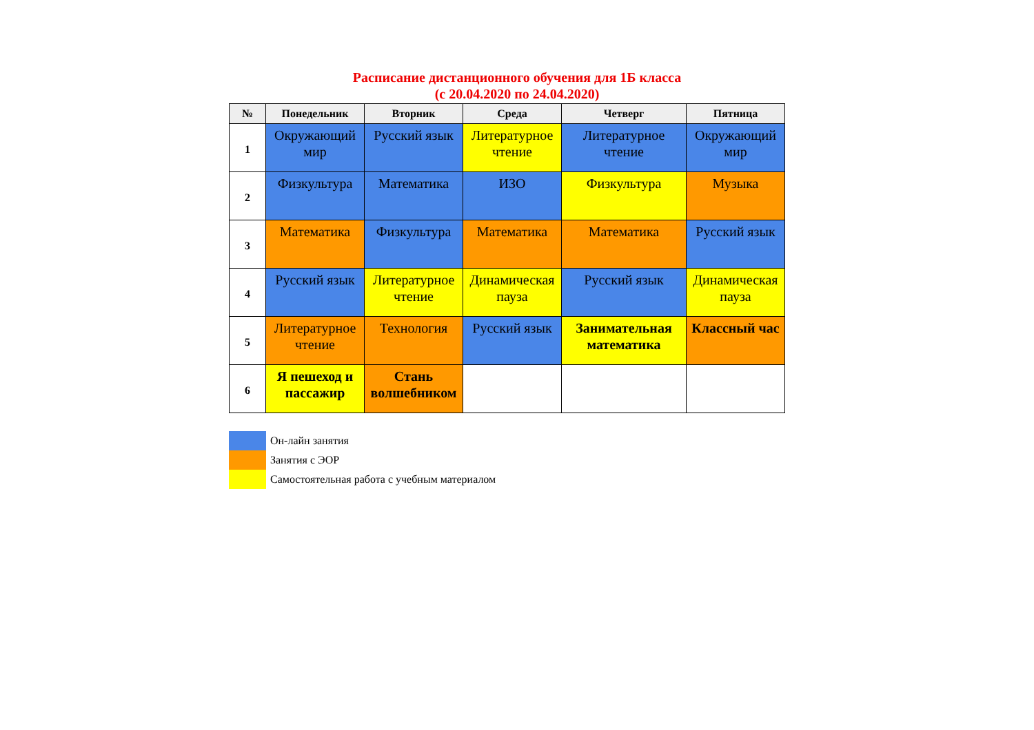Расписание дистанционного обучения для 1Б класса
(с 20.04.2020 по 24.04.2020)
| № | Понедельник | Вторник | Среда | Четверг | Пятница |
| --- | --- | --- | --- | --- | --- |
| 1 | Окружающий мир | Русский язык | Литературное чтение | Литературное чтение | Окружающий мир |
| 2 | Физкультура | Математика | ИЗО | Физкультура | Музыка |
| 3 | Математика | Физкультура | Математика | Математика | Русский язык |
| 4 | Русский язык | Литературное чтение | Динамическая пауза | Русский язык | Динамическая пауза |
| 5 | Литературное чтение | Технология | Русский язык | Занимательная математика | Классный час |
| 6 | Я пешеход и пассажир | Стань волшебником | | | |
Он-лайн занятия
Занятия с ЭОР
Самостоятельная работа с учебным материалом